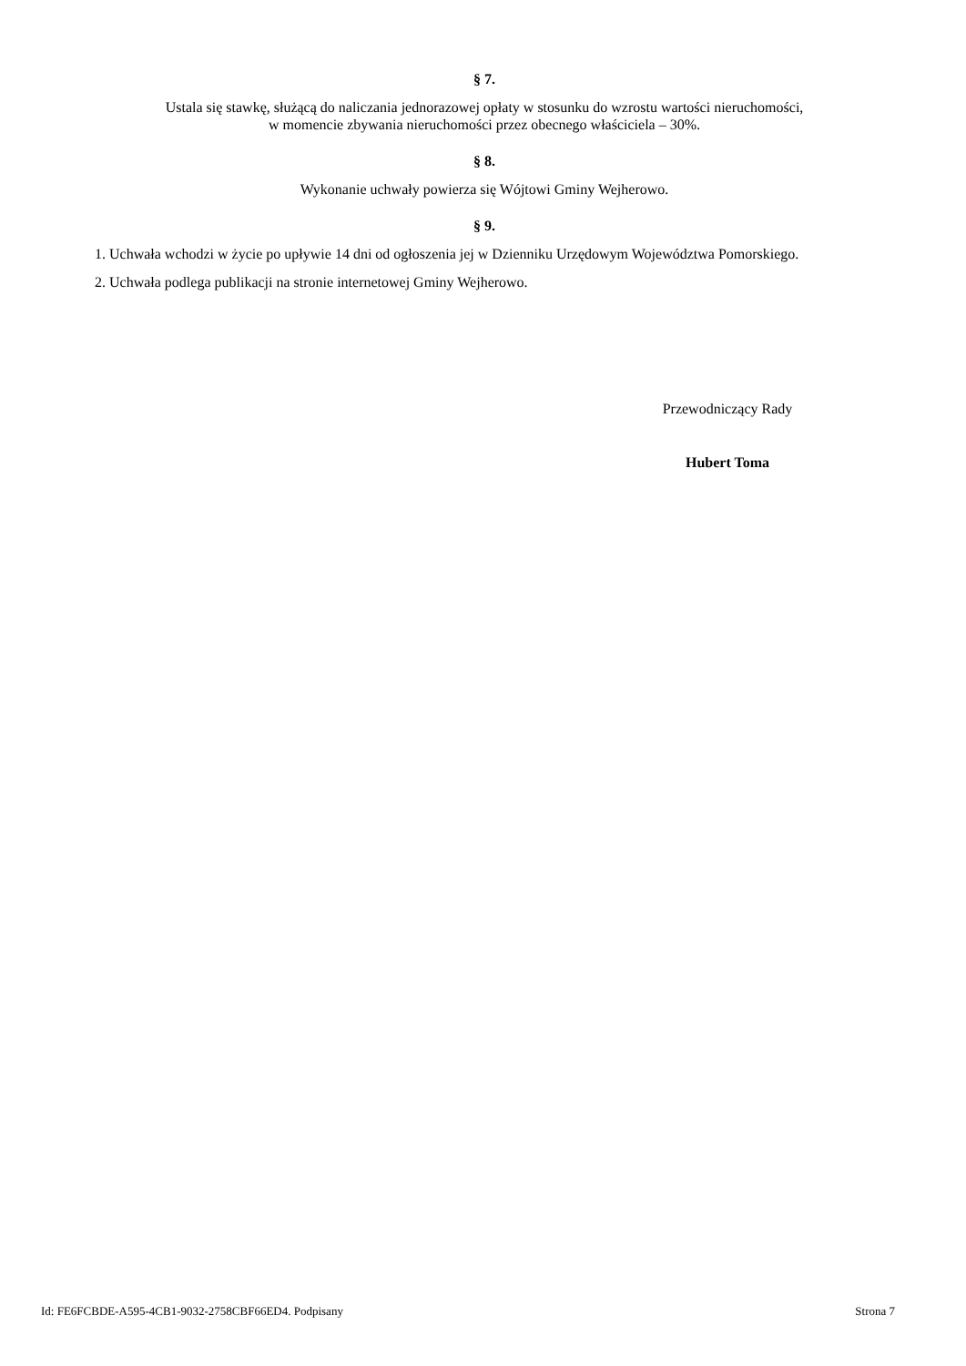§ 7.
Ustala się stawkę, służącą do naliczania jednorazowej opłaty w stosunku do wzrostu wartości nieruchomości,
w momencie zbywania nieruchomości przez obecnego właściciela – 30%.
§ 8.
Wykonanie uchwały powierza się Wójtowi Gminy Wejherowo.
§ 9.
1. Uchwała wchodzi w życie po upływie 14 dni od ogłoszenia jej w Dzienniku Urzędowym Województwa Pomorskiego.
2. Uchwała podlega publikacji na stronie internetowej Gminy Wejherowo.
Przewodniczący Rady
Hubert Toma
Id: FE6FCBDE-A595-4CB1-9032-2758CBF66ED4. Podpisany Strona 7